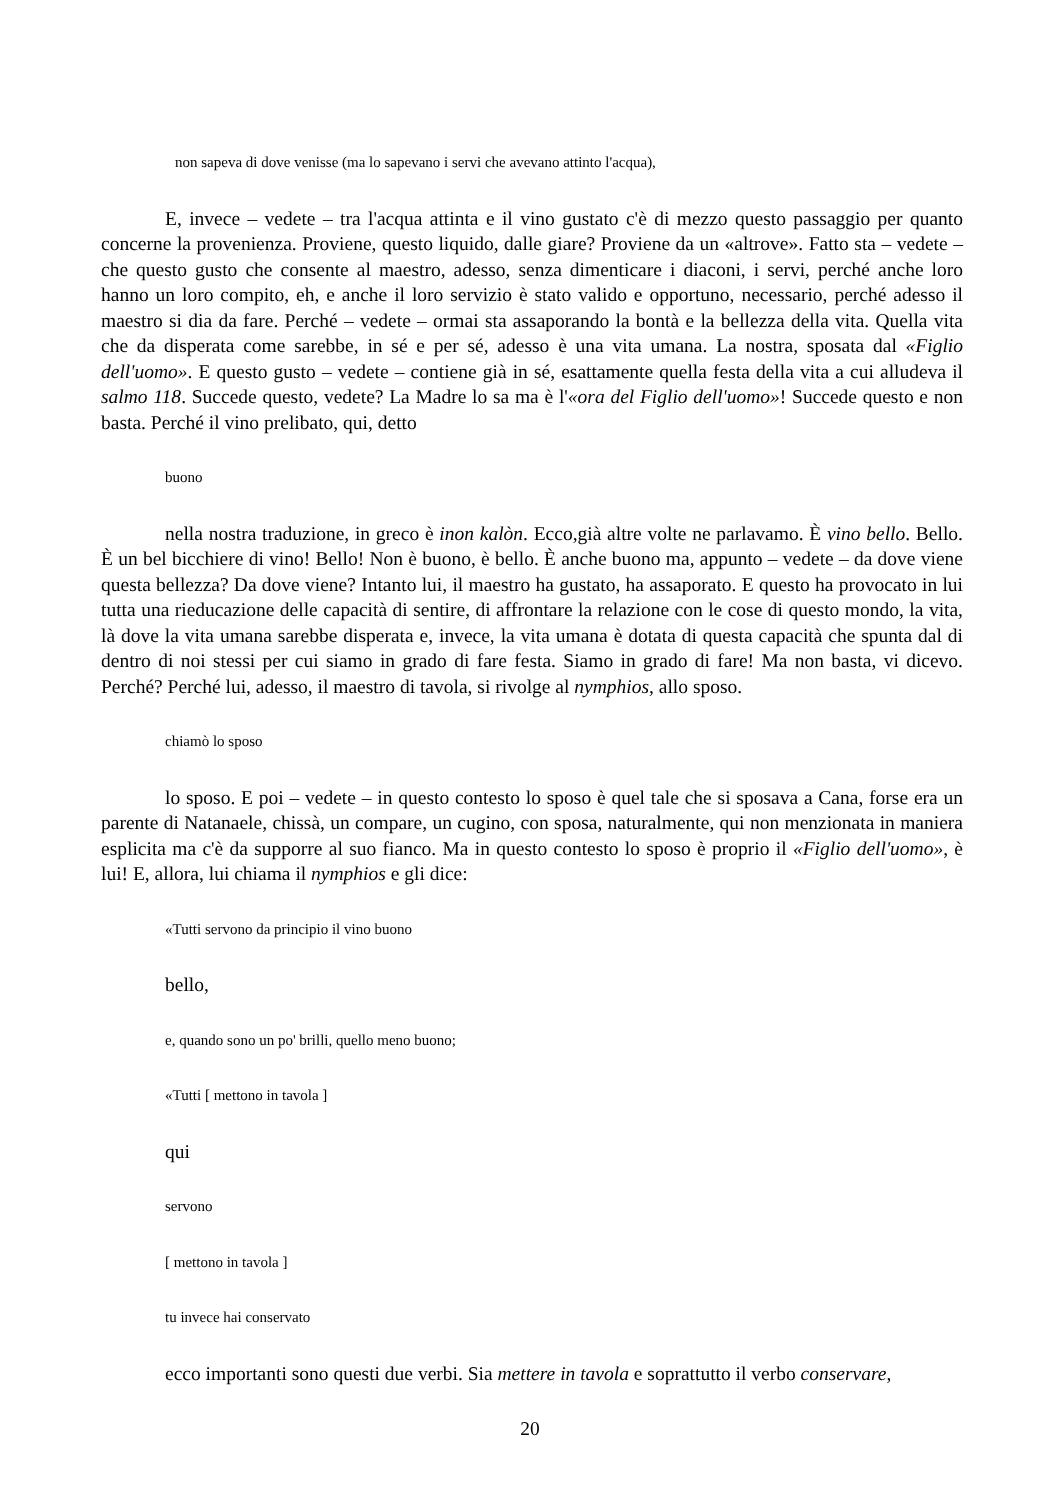non sapeva di dove venisse (ma lo sapevano i servi che avevano attinto l'acqua),
E, invece – vedete – tra l'acqua attinta e il vino gustato c'è di mezzo questo passaggio per quanto concerne la provenienza. Proviene, questo liquido, dalle giare? Proviene da un «altrove». Fatto sta – vedete – che questo gusto che consente al maestro, adesso, senza dimenticare i diaconi, i servi, perché anche loro hanno un loro compito, eh, e anche il loro servizio è stato valido e opportuno, necessario, perché adesso il maestro si dia da fare. Perché – vedete – ormai sta assaporando la bontà e la bellezza della vita. Quella vita che da disperata come sarebbe, in sé e per sé, adesso è una vita umana. La nostra, sposata dal «Figlio dell'uomo». E questo gusto – vedete – contiene già in sé, esattamente quella festa della vita a cui alludeva il salmo 118. Succede questo, vedete? La Madre lo sa ma è l'«ora del Figlio dell'uomo»! Succede questo e non basta. Perché il vino prelibato, qui, detto
buono
nella nostra traduzione, in greco è inon kalòn. Ecco,già altre volte ne parlavamo. È vino bello. Bello. È un bel bicchiere di vino! Bello! Non è buono, è bello. È anche buono ma, appunto – vedete – da dove viene questa bellezza? Da dove viene? Intanto lui, il maestro ha gustato, ha assaporato. E questo ha provocato in lui tutta una rieducazione delle capacità di sentire, di affrontare la relazione con le cose di questo mondo, la vita, là dove la vita umana sarebbe disperata e, invece, la vita umana è dotata di questa capacità che spunta dal di dentro di noi stessi per cui siamo in grado di fare festa. Siamo in grado di fare! Ma non basta, vi dicevo. Perché? Perché lui, adesso, il maestro di tavola, si rivolge al nymphios, allo sposo.
chiamò lo sposo
lo sposo. E poi – vedete – in questo contesto lo sposo è quel tale che si sposava a Cana, forse era un parente di Natanaele, chissà, un compare, un cugino, con sposa, naturalmente, qui non menzionata in maniera esplicita ma c'è da supporre al suo fianco. Ma in questo contesto lo sposo è proprio il «Figlio dell'uomo», è lui! E, allora, lui chiama il nymphios e gli dice:
«Tutti servono da principio il vino buono
bello,
e, quando sono un po' brilli, quello meno buono;
«Tutti [ mettono in tavola ]
qui
servono
[ mettono in tavola ]
tu invece hai conservato
ecco importanti sono questi due verbi. Sia mettere in tavola e soprattutto il verbo conservare,
20